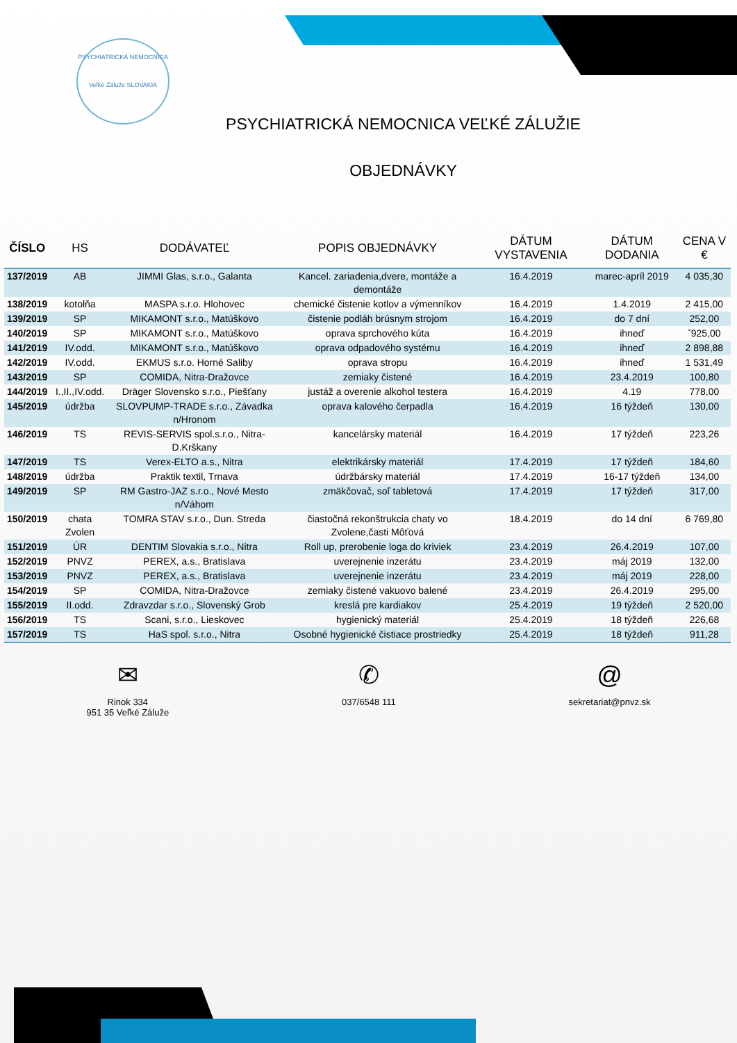PSYCHIATRICKÁ NEMOCNICA
Veľké Záluže SLOVAKIA
PSYCHIATRICKÁ NEMOCNICA VEĽKÉ ZÁLUŽIE
OBJEDNÁVKY
| ČÍSLO | HS | DODÁVATEĽ | POPIS OBJEDNÁVKY | DÁTUM VYSTAVENIA | DÁTUM DODANIA | CENA V € |
| --- | --- | --- | --- | --- | --- | --- |
| 137/2019 | AB | JIMMI Glas, s.r.o., Galanta | Kancel. zariadenia,dvere, montáže a demontáže | 16.4.2019 | marec-apríl 2019 | 4 035,30 |
| 138/2019 | kotolňa | MASPA s.r.o. Hlohovec | chemické čistenie kotlov a výmenníkov | 16.4.2019 | 1.4.2019 | 2 415,00 |
| 139/2019 | SP | MIKAMONT s.r.o., Matúškovo | čistenie podláh brúsnym strojom | 16.4.2019 | do 7 dní | 252,00 |
| 140/2019 | SP | MIKAMONT s.r.o., Matúškovo | oprava sprchového kúta | 16.4.2019 | ihneď | ˇ925,00 |
| 141/2019 | IV.odd. | MIKAMONT s.r.o., Matúškovo | oprava odpadového systému | 16.4.2019 | ihneď | 2 898,88 |
| 142/2019 | IV.odd. | EKMUS s.r.o. Horné Saliby | oprava stropu | 16.4.2019 | ihneď | 1 531,49 |
| 143/2019 | SP | COMIDA, Nitra-Dražovce | zemiaky čistené | 16.4.2019 | 23.4.2019 | 100,80 |
| 144/2019 | I.,II.,IV.odd. | Dräger Slovensko s.r.o., Piešťany | justáž a overenie alkohol testera | 16.4.2019 | 4.19 | 778,00 |
| 145/2019 | údržba | SLOVPUMP-TRADE s.r.o., Závadka n/Hronom | oprava kalového čerpadla | 16.4.2019 | 16 týždeň | 130,00 |
| 146/2019 | TS | REVIS-SERVIS spol.s.r.o., Nitra-D.Krškany | kancelársky materiál | 16.4.2019 | 17 týždeň | 223,26 |
| 147/2019 | TS | Verex-ELTO a.s., Nitra | elektrikársky materiál | 17.4.2019 | 17 týždeň | 184,60 |
| 148/2019 | údržba | Praktik textil, Trnava | údržbársky materiál | 17.4.2019 | 16-17 týždeň | 134,00 |
| 149/2019 | SP | RM Gastro-JAZ s.r.o., Nové Mesto n/Váhom | zmäkčovač, soľ tabletová | 17.4.2019 | 17 týždeň | 317,00 |
| 150/2019 | chata Zvolen | TOMRA STAV s.r.o., Dun. Streda | čiastočná rekonštrukcia chaty vo Zvolene,časti Môťová | 18.4.2019 | do 14 dní | 6 769,80 |
| 151/2019 | ÚR | DENTIM Slovakia s.r.o., Nitra | Roll up, prerobenie loga do kriviek | 23.4.2019 | 26.4.2019 | 107,00 |
| 152/2019 | PNVZ | PEREX, a.s., Bratislava | uverejnenie inzerátu | 23.4.2019 | máj 2019 | 132,00 |
| 153/2019 | PNVZ | PEREX, a.s., Bratislava | uverejnenie inzerátu | 23.4.2019 | máj 2019 | 228,00 |
| 154/2019 | SP | COMIDA, Nitra-Dražovce | zemiaky čistené vakuovo balené | 23.4.2019 | 26.4.2019 | 295,00 |
| 155/2019 | II.odd. | Zdravzdar s.r.o., Slovenský Grob | kreslá pre kardiakov | 25.4.2019 | 19 týždeň | 2 520,00 |
| 156/2019 | TS | Scani, s.r.o., Lieskovec | hygienický materiál | 25.4.2019 | 18 týždeň | 226,68 |
| 157/2019 | TS | HaS spol. s.r.o., Nitra | Osobné hygienické čistiace prostriedky | 25.4.2019 | 18 týždeň | 911,28 |
✉
Rinok 334
951 35 Veľké Záluže
✆
037/6548 111
@
sekretariat@pnvz.sk